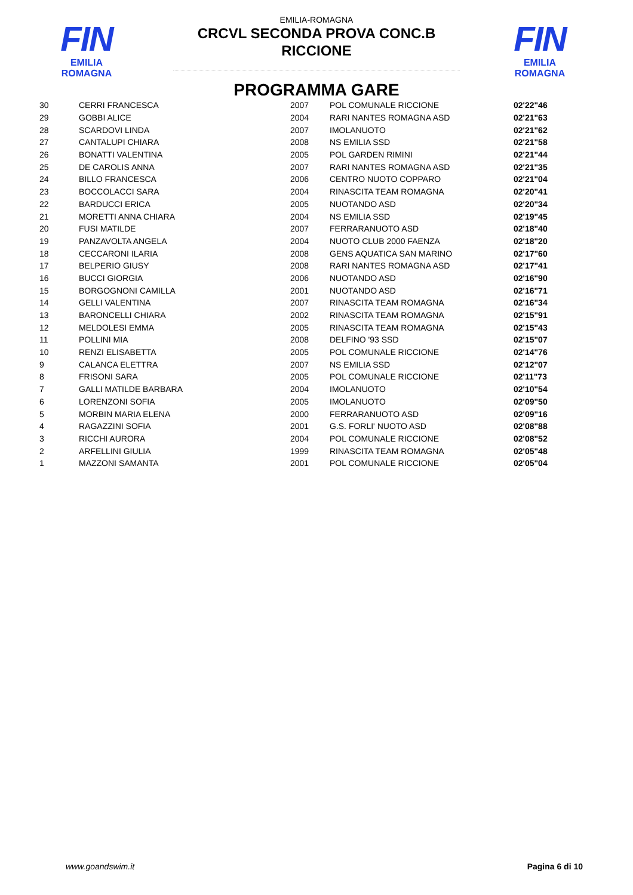FIN
EMILIA ROMAGNA
FIN
EMILIA ROMAGNA
EMILIA-ROMAGNA
CRCVL SECONDA PROVA CONC.B
RICCIONE
PROGRAMMA GARE
| 30 | CERRI FRANCESCA | 2007 | POL COMUNALE RICCIONE | 02'22"46 |
| 29 | GOBBI ALICE | 2004 | RARI NANTES ROMAGNA ASD | 02'21"63 |
| 28 | SCARDOVI LINDA | 2007 | IMOLANUOTO | 02'21"62 |
| 27 | CANTALUPI CHIARA | 2008 | NS EMILIA SSD | 02'21"58 |
| 26 | BONATTI VALENTINA | 2005 | POL GARDEN RIMINI | 02'21"44 |
| 25 | DE CAROLIS ANNA | 2007 | RARI NANTES ROMAGNA ASD | 02'21"35 |
| 24 | BILLO FRANCESCA | 2006 | CENTRO NUOTO COPPARO | 02'21"04 |
| 23 | BOCCOLACCI SARA | 2004 | RINASCITA TEAM ROMAGNA | 02'20"41 |
| 22 | BARDUCCI ERICA | 2005 | NUOTANDO ASD | 02'20"34 |
| 21 | MORETTI ANNA CHIARA | 2004 | NS EMILIA SSD | 02'19"45 |
| 20 | FUSI MATILDE | 2007 | FERRARANUOTO ASD | 02'18"40 |
| 19 | PANZAVOLTA ANGELA | 2004 | NUOTO CLUB 2000 FAENZA | 02'18"20 |
| 18 | CECCARONI ILARIA | 2008 | GENS AQUATICA SAN MARINO | 02'17"60 |
| 17 | BELPERIO GIUSY | 2008 | RARI NANTES ROMAGNA ASD | 02'17"41 |
| 16 | BUCCI GIORGIA | 2006 | NUOTANDO ASD | 02'16"90 |
| 15 | BORGOGNONI CAMILLA | 2001 | NUOTANDO ASD | 02'16"71 |
| 14 | GELLI VALENTINA | 2007 | RINASCITA TEAM ROMAGNA | 02'16"34 |
| 13 | BARONCELLI CHIARA | 2002 | RINASCITA TEAM ROMAGNA | 02'15"91 |
| 12 | MELDOLESI EMMA | 2005 | RINASCITA TEAM ROMAGNA | 02'15"43 |
| 11 | POLLINI MIA | 2008 | DELFINO '93 SSD | 02'15"07 |
| 10 | RENZI ELISABETTA | 2005 | POL COMUNALE RICCIONE | 02'14"76 |
| 9 | CALANCA ELETTRA | 2007 | NS EMILIA SSD | 02'12"07 |
| 8 | FRISONI SARA | 2005 | POL COMUNALE RICCIONE | 02'11"73 |
| 7 | GALLI MATILDE BARBARA | 2004 | IMOLANUOTO | 02'10"54 |
| 6 | LORENZONI SOFIA | 2005 | IMOLANUOTO | 02'09"50 |
| 5 | MORBIN MARIA ELENA | 2000 | FERRARANUOTO ASD | 02'09"16 |
| 4 | RAGAZZINI SOFIA | 2001 | G.S. FORLI' NUOTO ASD | 02'08"88 |
| 3 | RICCHI AURORA | 2004 | POL COMUNALE RICCIONE | 02'08"52 |
| 2 | ARFELLINI GIULIA | 1999 | RINASCITA TEAM ROMAGNA | 02'05"48 |
| 1 | MAZZONI SAMANTA | 2001 | POL COMUNALE RICCIONE | 02'05"04 |
www.goandswim.it Pagina 6 di 10